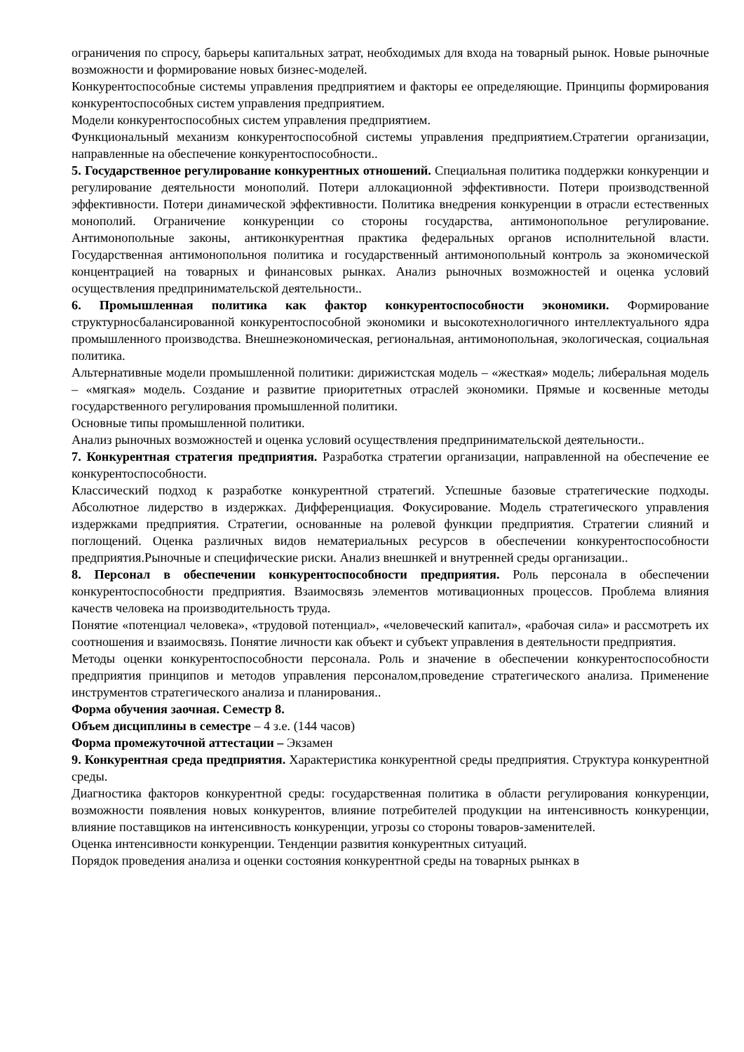ограничения по спросу, барьеры капитальных затрат, необходимых для входа на товарный рынок. Новые рыночные возможности и формирование новых бизнес-моделей.
Конкурентоспособные системы управления предприятием и факторы ее определяющие. Принципы формирования конкурентоспособных систем управления предприятием.
Модели конкурентоспособных систем управления предприятием.
Функциональный механизм конкурентоспособной системы управления предприятием.Стратегии организации, направленные на обеспечение конкурентоспособности..
5. Государственное регулирование конкурентных отношений. Специальная политика поддержки конкуренции и регулирование деятельности монополий. Потери аллокационной эффективности. Потери производственной эффективности. Потери динамической эффективности. Политика внедрения конкуренции в отрасли естественных монополий. Ограничение конкуренции со стороны государства, антимонопольное регулирование. Антимонопольные законы, антиконкурентная практика федеральных органов исполнительной власти. Государственная антимонопольноя политика и государственный антимонопольный контроль за экономической концентрацией на товарных и финансовых рынках. Анализ рыночных возможностей и оценка условий осуществления предпринимательской деятельности..
6. Промышленная политика как фактор конкурентоспособности экономики. Формирование структурносбалансированной конкурентоспособной экономики и высокотехнологичного интеллектуального ядра промышленного производства. Внешнеэкономическая, региональная, антимонопольная, экологическая, социальная политика.
Альтернативные модели промышленной политики: дирижистская модель – «жесткая» модель; либеральная модель – «мягкая» модель. Создание и развитие приоритетных отраслей экономики. Прямые и косвенные методы государственного регулирования промышленной политики.
Основные типы промышленной политики.
Анализ рыночных возможностей и оценка условий осуществления предпринимательской деятельности..
7. Конкурентная стратегия предприятия. Разработка стратегии организации, направленной на обеспечение ее конкурентоспособности.
Классический подход к разработке конкурентной стратегий. Успешные базовые стратегические подходы. Абсолютное лидерство в издержках. Дифференциация. Фокусирование. Модель стратегического управления издержками предприятия. Стратегии, основанные на ролевой функции предприятия. Стратегии слияний и поглощений. Оценка различных видов нематериальных ресурсов в обеспечении конкурентоспособности предприятия.Рыночные и специфические риски. Анализ внешнкей и внутренней среды организации..
8. Персонал в обеспечении конкурентоспособности предприятия. Роль персонала в обеспечении конкурентоспособности предприятия. Взаимосвязь элементов мотивационных процессов. Проблема влияния качеств человека на производительность труда.
Понятие «потенциал человека», «трудовой потенциал», «человеческий капитал», «рабочая сила» и рассмотреть их соотношения и взаимосвязь. Понятие личности как объект и субъект управления в деятельности предприятия.
Методы оценки конкурентоспособности персонала. Роль и значение в обеспечении конкурентоспособности предприятия принципов и методов управления персоналом,проведение стратегического анализа. Применение инструментов стратегического анализа и планирования..
Форма обучения заочная. Семестр 8.
Объем дисциплины в семестре – 4 з.е. (144 часов)
Форма промежуточной аттестации – Экзамен
9. Конкурентная среда предприятия. Характеристика конкурентной среды предприятия. Структура конкурентной среды.
Диагностика факторов конкурентной среды: государственная политика в области регулирования конкуренции, возможности появления новых конкурентов, влияние потребителей продукции на интенсивность конкуренции, влияние поставщиков на интенсивность конкуренции, угрозы со стороны товаров-заменителей.
Оценка интенсивности конкуренции. Тенденции развития конкурентных ситуаций.
Порядок проведения анализа и оценки состояния конкурентной среды на товарных рынках в